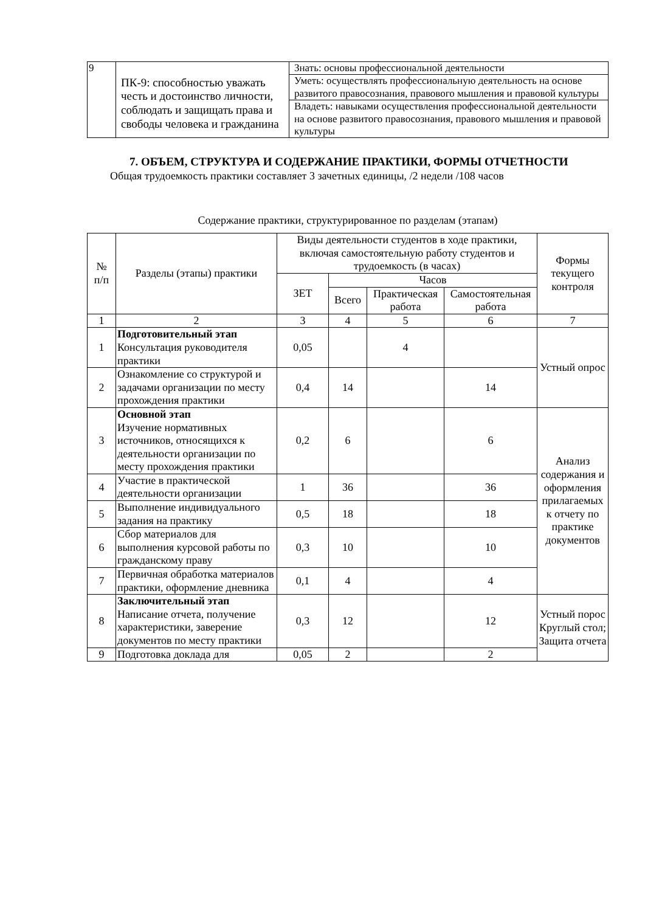| 9 | ПК-9: способностью уважать честь и достоинство личности, соблюдать и защищать права и свободы человека и гражданина | Знать: основы профессиональной деятельности |
| | | Уметь: осуществлять профессиональную деятельность на основе развитого правосознания, правового мышления и правовой культуры |
| | | Владеть: навыками осуществления профессиональной деятельности на основе развитого правосознания, правового мышления и правовой культуры |
7. ОБЪЕМ, СТРУКТУРА И СОДЕРЖАНИЕ ПРАКТИКИ, ФОРМЫ ОТЧЕТНОСТИ
Общая трудоемкость практики составляет 3 зачетных единицы, /2 недели /108 часов
Содержание практики, структурированное по разделам (этапам)
| № п/п | Разделы (этапы) практики | Виды деятельности студентов в ходе практики, включая самостоятельную работу студентов и трудоемкость (в часах) | | | | Формы текущего контроля |
| --- | --- | --- | --- | --- | --- | --- |
| | | ЗЕТ | Часов | | | |
| | | | Всего | Практическая работа | Самостоятельная работа | |
| 1 | 2 | 3 | 4 | 5 | 6 | 7 |
| 1 | Подготовительный этап Консультация руководителя практики | 0,05 | | 4 | | Устный опрос |
| 2 | Ознакомление со структурой и задачами организации по месту прохождения практики | 0,4 | 14 | | 14 | |
| 3 | Основной этап Изучение нормативных источников, относящихся к деятельности организации по месту прохождения практики | 0,2 | 6 | | 6 | Анализ содержания и оформления прилагаемых к отчету по практике документов |
| 4 | Участие в практической деятельности организации | 1 | 36 | | 36 | |
| 5 | Выполнение индивидуального задания на практику | 0,5 | 18 | | 18 | |
| 6 | Сбор материалов для выполнения курсовой работы по гражданскому праву | 0,3 | 10 | | 10 | |
| 7 | Первичная обработка материалов практики, оформление дневника | 0,1 | 4 | | 4 | |
| 8 | Заключительный этап Написание отчета, получение характеристики, заверение документов по месту практики | 0,3 | 12 | | 12 | Устный порос Круглый стол; Защита отчета |
| 9 | Подготовка доклада для | 0,05 | 2 | | 2 | |